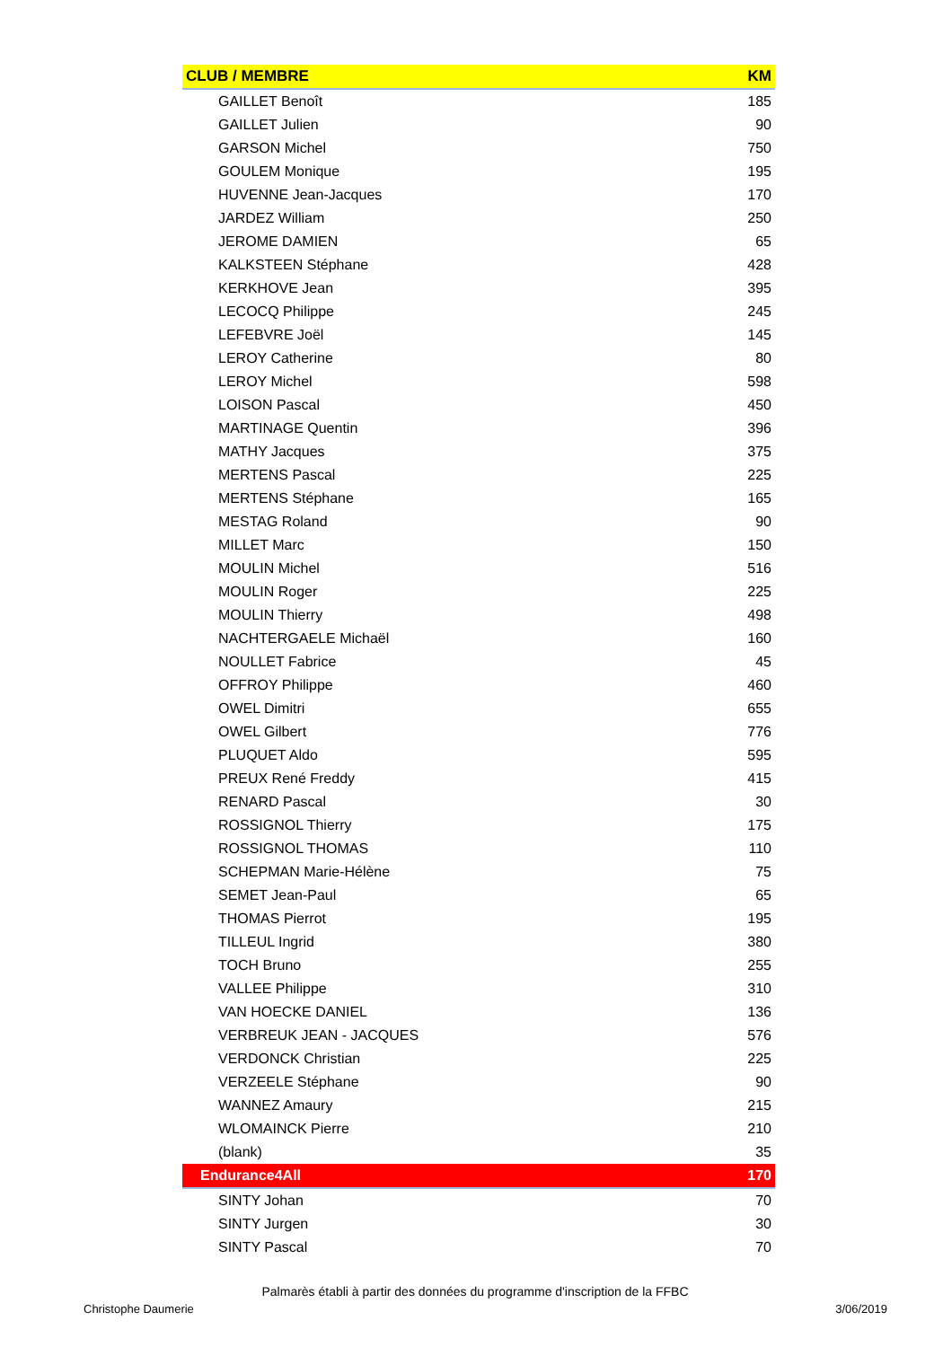| CLUB / MEMBRE | KM |
| --- | --- |
| GAILLET Benoît | 185 |
| GAILLET Julien | 90 |
| GARSON Michel | 750 |
| GOULEM Monique | 195 |
| HUVENNE Jean-Jacques | 170 |
| JARDEZ William | 250 |
| JEROME DAMIEN | 65 |
| KALKSTEEN Stéphane | 428 |
| KERKHOVE Jean | 395 |
| LECOCQ Philippe | 245 |
| LEFEBVRE Joël | 145 |
| LEROY Catherine | 80 |
| LEROY Michel | 598 |
| LOISON Pascal | 450 |
| MARTINAGE Quentin | 396 |
| MATHY Jacques | 375 |
| MERTENS Pascal | 225 |
| MERTENS Stéphane | 165 |
| MESTAG Roland | 90 |
| MILLET Marc | 150 |
| MOULIN Michel | 516 |
| MOULIN Roger | 225 |
| MOULIN Thierry | 498 |
| NACHTERGAELE Michaël | 160 |
| NOULLET Fabrice | 45 |
| OFFROY Philippe | 460 |
| OWEL Dimitri | 655 |
| OWEL Gilbert | 776 |
| PLUQUET Aldo | 595 |
| PREUX René Freddy | 415 |
| RENARD Pascal | 30 |
| ROSSIGNOL Thierry | 175 |
| ROSSIGNOL THOMAS | 110 |
| SCHEPMAN Marie-Hélène | 75 |
| SEMET Jean-Paul | 65 |
| THOMAS Pierrot | 195 |
| TILLEUL Ingrid | 380 |
| TOCH Bruno | 255 |
| VALLEE Philippe | 310 |
| VAN HOECKE DANIEL | 136 |
| VERBREUK JEAN - JACQUES | 576 |
| VERDONCK Christian | 225 |
| VERZEELE Stéphane | 90 |
| WANNEZ Amaury | 215 |
| WLOMAINCK Pierre | 210 |
| (blank) | 35 |
| Endurance4All | 170 |
| SINTY Johan | 70 |
| SINTY Jurgen | 30 |
| SINTY Pascal | 70 |
Palmarès établi à partir des données du programme d'inscription de la FFBC
Christophe Daumerie 3/06/2019